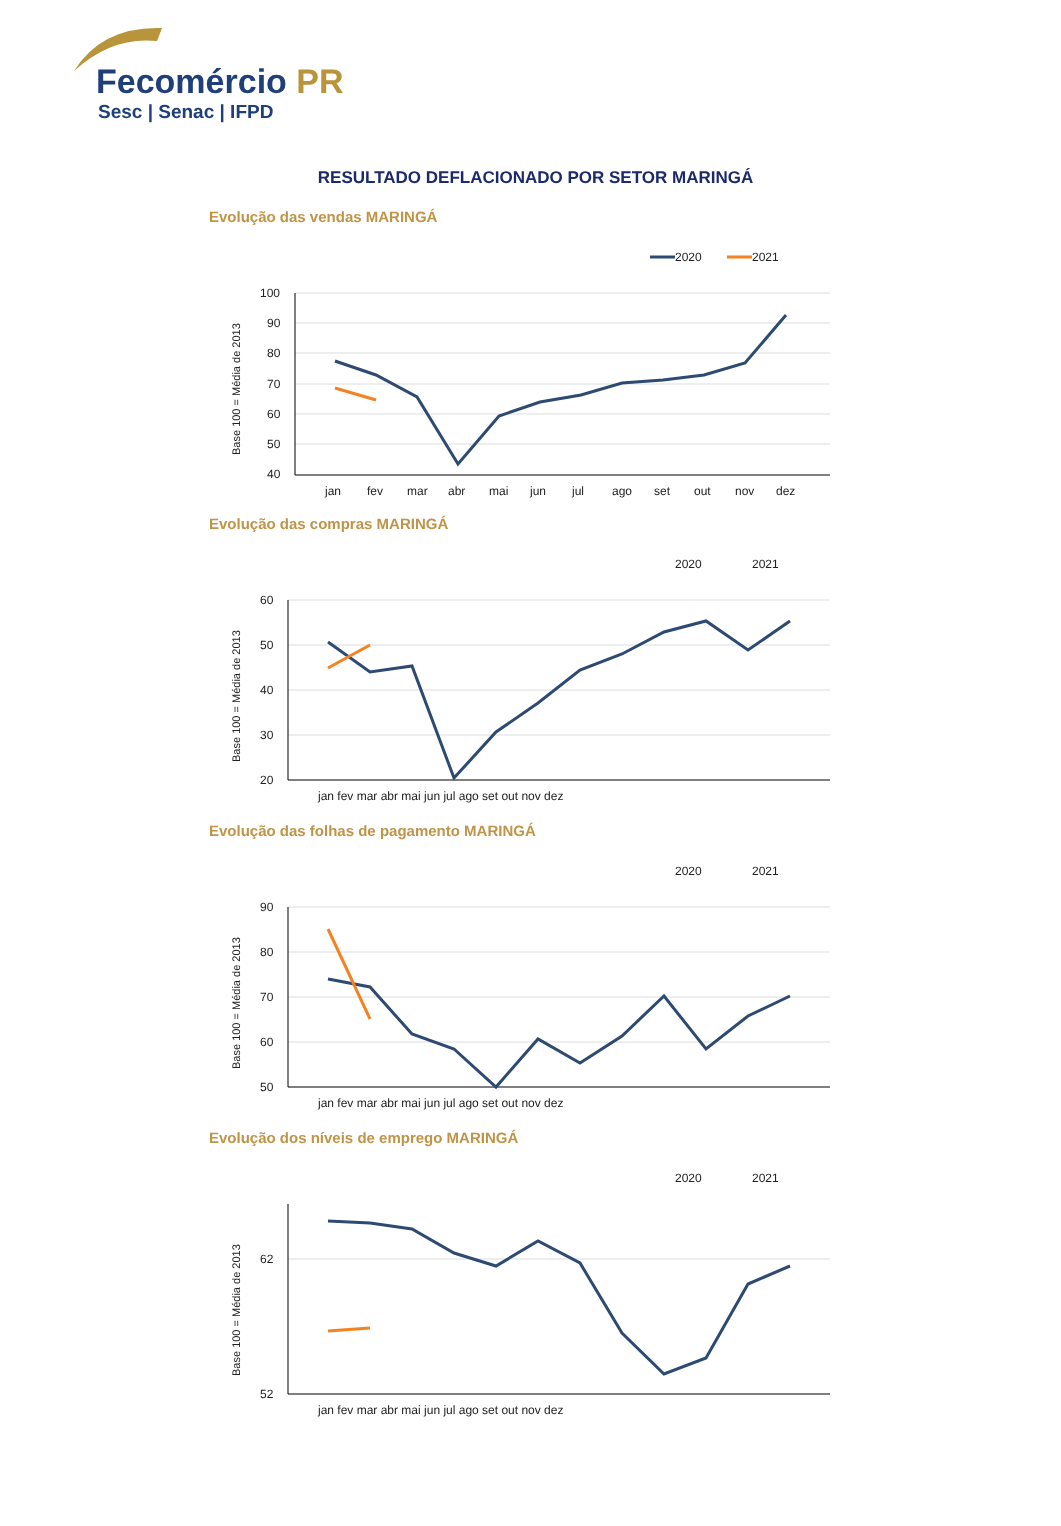Fecomércio PR
Sesc | Senac | IFPD
RESULTADO DEFLACIONADO POR SETOR MARINGÁ
Evolução das vendas MARINGÁ
2020
2021
100
90
80
70
60
50
40
Base 100 = Média de 2013
jan
fev
mar
abr
mai
jun
jul
ago
set
out
nov
dez
Evolução das compras MARINGÁ
2020
2021
60
50
40
30
20
Base 100 = Média de 2013
jan fev mar abr mai jun jul ago set out nov dez
Evolução das folhas de pagamento MARINGÁ
2020
2021
90
80
70
60
50
Base 100 = Média de 2013
jan fev mar abr mai jun jul ago set out nov dez
Evolução dos níveis de emprego MARINGÁ
2020
2021
62
52
Base 100 = Média de 2013
jan fev mar abr mai jun jul ago set out nov dez